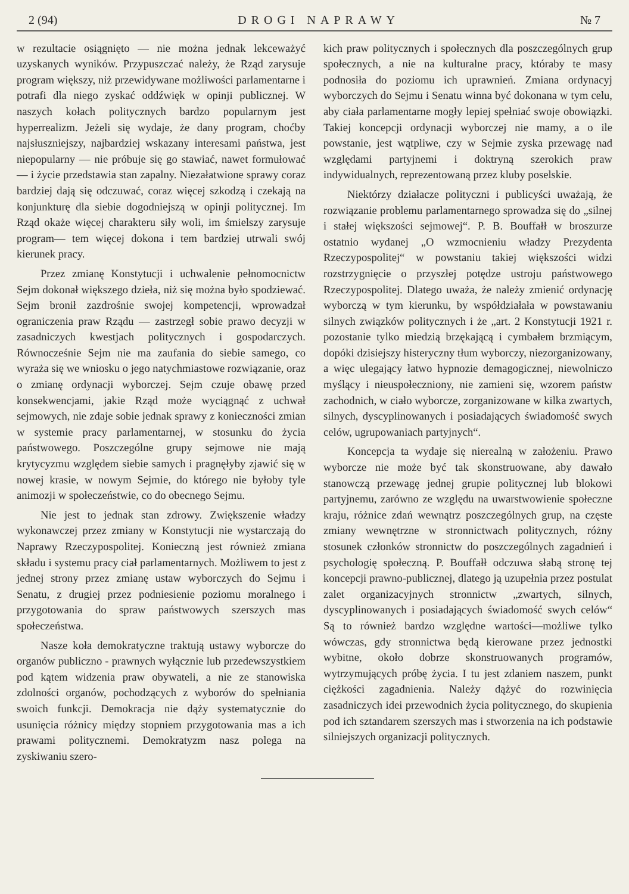2 (94) DROGI NAPRAWY № 7
w rezultacie osiągnięto — nie można jednak lekceważyć uzyskanych wyników. Przypuszczać należy, że Rząd zarysuje program większy, niż przewidywane możliwości parlamentarne i potrafi dla niego zyskać oddźwięk w opinji publicznej. W naszych kołach politycznych bardzo popularnym jest hyperrealizm. Jeżeli się wydaje, że dany program, choćby najsłuszniejszy, najbardziej wskazany interesami państwa, jest niepopularny — nie próbuje się go stawiać, nawet formułować — i życie przedstawia stan zapalny. Niezałatwione sprawy coraz bardziej dają się odczuwać, coraz więcej szkodzą i czekają na konjunkturę dla siebie dogodniejszą w opinji politycznej. Im Rząd okaże więcej charakteru siły woli, im śmielszy zarysuje program— tem więcej dokona i tem bardziej utrwali swój kierunek pracy.
Przez zmianę Konstytucji i uchwalenie pełnomocnictw Sejm dokonał większego dzieła, niż się można było spodziewać. Sejm bronił zazdrośnie swojej kompetencji, wprowadzał ograniczenia praw Rządu — zastrzegł sobie prawo decyzji w zasadniczych kwestjach politycznych i gospodarczych. Równocześnie Sejm nie ma zaufania do siebie samego, co wyraża się we wniosku o jego natychmiastowe rozwiązanie, oraz o zmianę ordynacji wyborczej. Sejm czuje obawę przed konsekwencjami, jakie Rząd może wyciągnąć z uchwał sejmowych, nie zdaje sobie jednak sprawy z konieczności zmian w systemie pracy parlamentarnej, w stosunku do życia państwowego. Poszczególne grupy sejmowe nie mają krytycyzmu względem siebie samych i pragnęłyby zjawić się w nowej krasie, w nowym Sejmie, do którego nie byłoby tyle animozji w społeczeństwie, co do obecnego Sejmu.
Nie jest to jednak stan zdrowy. Zwiększenie władzy wykonawczej przez zmiany w Konstytucji nie wystarczają do Naprawy Rzeczypospolitej. Konieczną jest również zmiana składu i systemu pracy ciał parlamentarnych. Możliwem to jest z jednej strony przez zmianę ustaw wyborczych do Sejmu i Senatu, z drugiej przez podniesienie poziomu moralnego i przygotowania do spraw państwowych szerszych mas społeczeństwa.
Nasze koła demokratyczne traktują ustawy wyborcze do organów publiczno - prawnych wyłącznie lub przedewszystkiem pod kątem widzenia praw obywateli, a nie ze stanowiska zdolności organów, pochodzących z wyborów do spełniania swoich funkcji. Demokracja nie dąży systematycznie do usunięcia różnicy między stopniem przygotowania mas a ich prawami politycznemi. Demokratyzm nasz polega na zyskiwaniu szero-
kich praw politycznych i społecznych dla poszczególnych grup społecznych, a nie na kulturalne pracy, któraby te masy podnosiła do poziomu ich uprawnień. Zmiana ordynacyj wyborczych do Sejmu i Senatu winna być dokonana w tym celu, aby ciała parlamentarne mogły lepiej spełniać swoje obowiązki. Takiej koncepcji ordynacji wyborczej nie mamy, a o ile powstanie, jest wątpliwe, czy w Sejmie zyska przewagę nad względami partyjnemi i doktryną szerokich praw indywidualnych, reprezentowaną przez kluby poselskie.
Niektórzy działacze polityczni i publicyści uważają, że rozwiązanie problemu parlamentarnego sprowadza się do „silnej i stałej większości sejmowej“. P. B. Bouffałł w broszurze ostatnio wydanej „O wzmocnieniu władzy Prezydenta Rzeczypospolitej“ w powstaniu takiej większości widzi rozstrzygnięcie o przyszłej potędze ustroju państwowego Rzeczypospolitej. Dlatego uważa, że należy zmienić ordynację wyborczą w tym kierunku, by współdziałała w powstawaniu silnych związków politycznych i że „art. 2 Konstytucji 1921 r. pozostanie tylko miedzią brzękającą i cymbałem brzmiącym, dopóki dzisiejszy histeryczny tłum wyborczy, niezorganizowany, a więc ulegający łatwo hypnozie demagogicznej, niewolniczo myślący i nieuspołeczniony, nie zamieni się, wzorem państw zachodnich, w ciało wyborcze, zorganizowane w kilka zwartych, silnych, dyscyplinowanych i posiadających świadomość swych celów, ugrupowaniach partyjnych“.
Koncepcja ta wydaje się nierealną w założeniu. Prawo wyborcze nie może być tak skonstruowane, aby dawało stanowczą przewagę jednej grupie politycznej lub blokowi partyjnemu, zarówno ze względu na uwarstwowienie społeczne kraju, różnice zdań wewnątrz poszczególnych grup, na częste zmiany wewnętrzne w stronnictwach politycznych, różny stosunek członków stronnictw do poszczególnych zagadnień i psychologię społeczną. P. Bouffałł odczuwa słabą stronę tej koncepcji prawno-publicznej, dlatego ją uzupełnia przez postulat zalet organizacyjnych stronnictw „zwartych, silnych, dyscyplinowanych i posiadających świadomość swych celów“ Są to również bardzo względne wartości—możliwe tylko wówczas, gdy stronnictwa będą kierowane przez jednostki wybitne, około dobrze skonstruowanych programów, wytrzymujących próbę życia. I tu jest zdaniem naszem, punkt ciężkości zagadnienia. Należy dążyć do rozwinięcia zasadniczych idei przewodnich życia politycznego, do skupienia pod ich sztandarem szerszych mas i stworzenia na ich podstawie silniejszych organizacji politycznych.